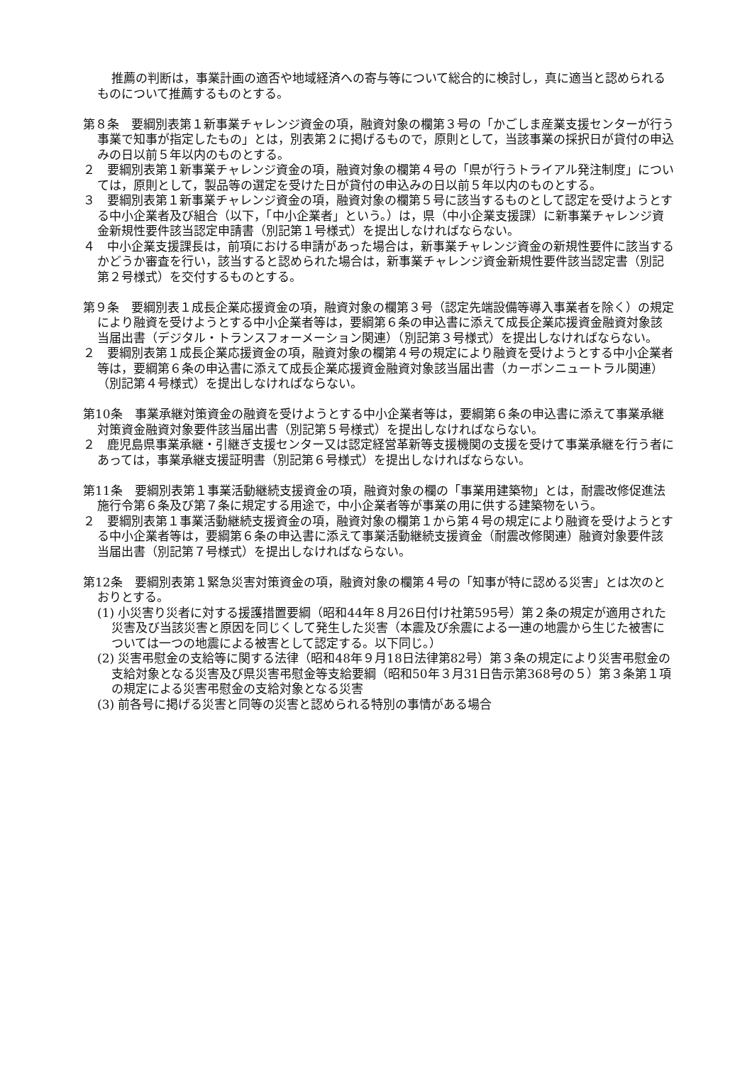推薦の判断は，事業計画の適否や地域経済への寄与等について総合的に検討し，真に適当と認められるものについて推薦するものとする。
第８条　要綱別表第１新事業チャレンジ資金の項，融資対象の欄第３号の「かごしま産業支援センターが行う事業で知事が指定したもの」とは，別表第２に掲げるもので，原則として，当該事業の採択日が貸付の申込みの日以前５年以内のものとする。
２　要綱別表第１新事業チャレンジ資金の項，融資対象の欄第４号の「県が行うトライアル発注制度」については，原則として，製品等の選定を受けた日が貸付の申込みの日以前５年以内のものとする。
３　要綱別表第１新事業チャレンジ資金の項，融資対象の欄第５号に該当するものとして認定を受けようとする中小企業者及び組合（以下，「中小企業者」という。）は，県（中小企業支援課）に新事業チャレンジ資金新規性要件該当認定申請書（別記第１号様式）を提出しなければならない。
４　中小企業支援課長は，前項における申請があった場合は，新事業チャレンジ資金の新規性要件に該当するかどうか審査を行い，該当すると認められた場合は，新事業チャレンジ資金新規性要件該当認定書（別記第２号様式）を交付するものとする。
第９条　要綱別表１成長企業応援資金の項，融資対象の欄第３号（認定先端設備等導入事業者を除く）の規定により融資を受けようとする中小企業者等は，要綱第６条の申込書に添えて成長企業応援資金融資対象該当届出書（デジタル・トランスフォーメーション関連）（別記第３号様式）を提出しなければならない。
２　要綱別表第１成長企業応援資金の項，融資対象の欄第４号の規定により融資を受けようとする中小企業者等は，要綱第６条の申込書に添えて成長企業応援資金融資対象該当届出書（カーボンニュートラル関連）（別記第４号様式）を提出しなければならない。
第10条　事業承継対策資金の融資を受けようとする中小企業者等は，要綱第６条の申込書に添えて事業承継対策資金融資対象要件該当届出書（別記第５号様式）を提出しなければならない。
２　鹿児島県事業承継・引継ぎ支援センター又は認定経営革新等支援機関の支援を受けて事業承継を行う者にあっては，事業承継支援証明書（別記第６号様式）を提出しなければならない。
第11条　要綱別表第１事業活動継続支援資金の項，融資対象の欄の「事業用建築物」とは，耐震改修促進法施行令第６条及び第７条に規定する用途で，中小企業者等が事業の用に供する建築物をいう。
２　要綱別表第１事業活動継続支援資金の項，融資対象の欄第１から第４号の規定により融資を受けようとする中小企業者等は，要綱第６条の申込書に添えて事業活動継続支援資金（耐震改修関連）融資対象要件該当届出書（別記第７号様式）を提出しなければならない。
第12条　要綱別表第１緊急災害対策資金の項，融資対象の欄第４号の「知事が特に認める災害」とは次のとおりとする。
(1) 小災害り災者に対する援護措置要綱（昭和44年８月26日付け社第595号）第２条の規定が適用された災害及び当該災害と原因を同じくして発生した災害（本震及び余震による一連の地震から生じた被害については一つの地震による被害として認定する。以下同じ。）
(2) 災害弔慰金の支給等に関する法律（昭和48年９月18日法律第82号）第３条の規定により災害弔慰金の支給対象となる災害及び県災害弔慰金等支給要綱（昭和50年３月31日告示第368号の５）第３条第１項の規定による災害弔慰金の支給対象となる災害
(3) 前各号に掲げる災害と同等の災害と認められる特別の事情がある場合